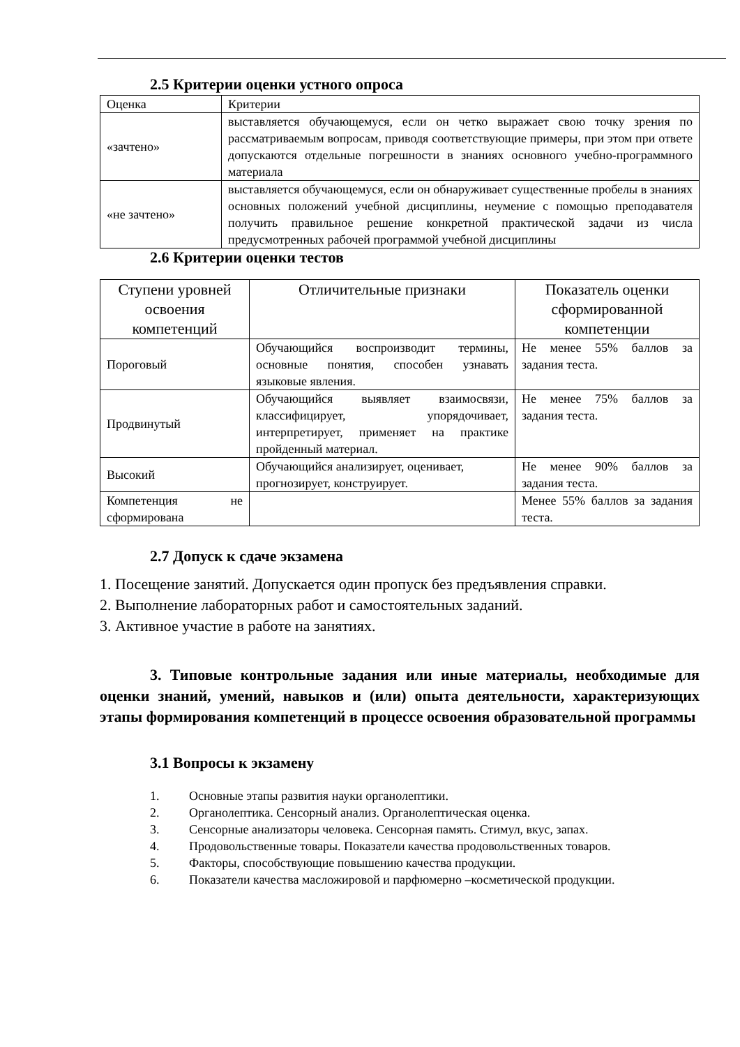2.5 Критерии оценки устного опроса
| Оценка | Критерии |
| «зачтено» | выставляется обучающемуся, если он четко выражает свою точку зрения по рассматриваемым вопросам, приводя соответствующие примеры, при этом при ответе допускаются отдельные погрешности в знаниях основного учебно-программного материала |
| «не зачтено» | выставляется обучающемуся, если он обнаруживает существенные пробелы в знаниях основных положений учебной дисциплины, неумение с помощью преподавателя получить правильное решение конкретной практической задачи из числа предусмотренных рабочей программой учебной дисциплины |
2.6 Критерии оценки тестов
| Ступени уровней освоения компетенций | Отличительные признаки | Показатель оценки сформированной компетенции |
| --- | --- | --- |
| Пороговый | Обучающийся воспроизводит термины, основные понятия, способен узнавать языковые явления. | Не менее 55% баллов за задания теста. |
| Продвинутый | Обучающийся выявляет взаимосвязи, классифицирует, упорядочивает, интерпретирует, применяет на практике пройденный материал. | Не менее 75% баллов за задания теста. |
| Высокий | Обучающийся анализирует, оценивает, прогнозирует, конструирует. | Не менее 90% баллов за задания теста. |
| Компетенция не сформирована | | Менее 55% баллов за задания теста. |
2.7 Допуск к сдаче экзамена
1. Посещение занятий. Допускается один пропуск без предъявления справки.
2. Выполнение лабораторных работ и самостоятельных заданий.
3. Активное участие в работе на занятиях.
3. Типовые контрольные задания или иные материалы, необходимые для оценки знаний, умений, навыков и (или) опыта деятельности, характеризующих этапы формирования компетенций в процессе освоения образовательной программы
3.1 Вопросы к экзамену
1. Основные этапы развития науки органолептики.
2. Органолептика. Сенсорный анализ. Органолептическая оценка.
3. Сенсорные анализаторы человека. Сенсорная память. Стимул, вкус, запах.
4. Продовольственные товары. Показатели качества продовольственных товаров.
5. Факторы, способствующие повышению качества продукции.
6. Показатели качества масложировой и парфюмерно –косметической продукции.